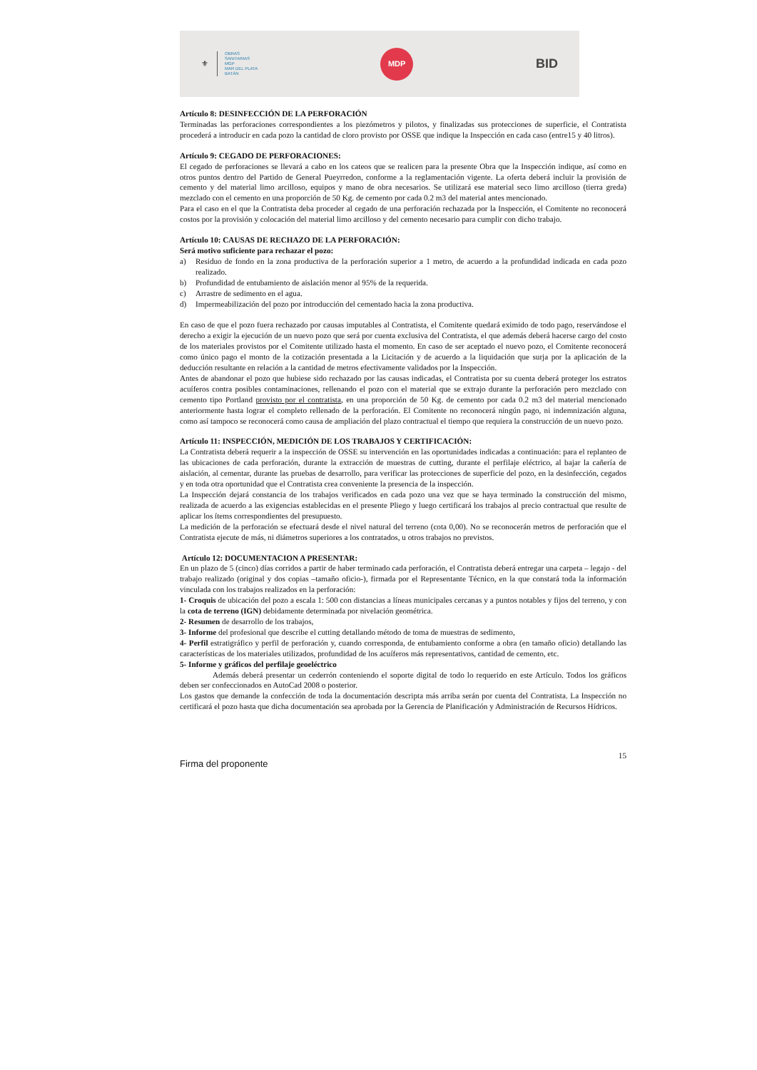⚜
OBRAS
SANITARIAS
MGP
MAR DEL PLATA
BATÁN
MDP
BID
Artículo 8: DESINFECCIÓN DE LA PERFORACIÓN
Terminadas las perforaciones correspondientes a los piezómetros y pilotos, y finalizadas sus protecciones de superficie, el Contratista procederá a introducir en cada pozo la cantidad de cloro provisto por OSSE que indique la Inspección en cada caso (entre15 y 40 litros).
Artículo 9: CEGADO DE PERFORACIONES:
El cegado de perforaciones se llevará a cabo en los cateos que se realicen para la presente Obra que la Inspección indique, así como en otros puntos dentro del Partido de General Pueyrredon, conforme a la reglamentación vigente. La oferta deberá incluir la provisión de cemento y del material limo arcilloso, equipos y mano de obra necesarios. Se utilizará ese material seco limo arcilloso (tierra greda) mezclado con el cemento en una proporción de 50 Kg. de cemento por cada 0.2 m3 del material antes mencionado.
Para el caso en el que la Contratista deba proceder al cegado de una perforación rechazada por la Inspección, el Comitente no reconocerá costos por la provisión y colocación del material limo arcilloso y del cemento necesario para cumplir con dicho trabajo.
Artículo 10: CAUSAS DE RECHAZO DE LA PERFORACIÓN:
Será motivo suficiente para rechazar el pozo:
a) Residuo de fondo en la zona productiva de la perforación superior a 1 metro, de acuerdo a la profundidad indicada en cada pozo realizado.
b) Profundidad de entubamiento de aislación menor al 95% de la requerida.
c) Arrastre de sedimento en el agua.
d) Impermeabilización del pozo por introducción del cementado hacia la zona productiva.
En caso de que el pozo fuera rechazado por causas imputables al Contratista, el Comitente quedará eximido de todo pago, reservándose el derecho a exigir la ejecución de un nuevo pozo que será por cuenta exclusiva del Contratista, el que además deberá hacerse cargo del costo de los materiales provistos por el Comitente utilizado hasta el momento. En caso de ser aceptado el nuevo pozo, el Comitente reconocerá como único pago el monto de la cotización presentada a la Licitación y de acuerdo a la liquidación que surja por la aplicación de la deducción resultante en relación a la cantidad de metros efectivamente validados por la Inspección.
Antes de abandonar el pozo que hubiese sido rechazado por las causas indicadas, el Contratista por su cuenta deberá proteger los estratos acuíferos contra posibles contaminaciones, rellenando el pozo con el material que se extrajo durante la perforación pero mezclado con cemento tipo Portland provisto por el contratista, en una proporción de 50 Kg. de cemento por cada 0.2 m3 del material mencionado anteriormente hasta lograr el completo rellenado de la perforación. El Comitente no reconocerá ningún pago, ni indemnización alguna, como así tampoco se reconocerá como causa de ampliación del plazo contractual el tiempo que requiera la construcción de un nuevo pozo.
Artículo 11: INSPECCIÓN, MEDICIÓN DE LOS TRABAJOS Y CERTIFICACIÓN:
La Contratista deberá requerir a la inspección de OSSE su intervención en las oportunidades indicadas a continuación: para el replanteo de las ubicaciones de cada perforación, durante la extracción de muestras de cutting, durante el perfilaje eléctrico, al bajar la cañería de aislación, al cementar, durante las pruebas de desarrollo, para verificar las protecciones de superficie del pozo, en la desinfección, cegados y en toda otra oportunidad que el Contratista crea conveniente la presencia de la inspección.
La Inspección dejará constancia de los trabajos verificados en cada pozo una vez que se haya terminado la construcción del mismo, realizada de acuerdo a las exigencias establecidas en el presente Pliego y luego certificará los trabajos al precio contractual que resulte de aplicar los ítems correspondientes del presupuesto.
La medición de la perforación se efectuará desde el nivel natural del terreno (cota 0,00). No se reconocerán metros de perforación que el Contratista ejecute de más, ni diámetros superiores a los contratados, u otros trabajos no previstos.
Artículo 12: DOCUMENTACION A PRESENTAR:
En un plazo de 5 (cinco) días corridos a partir de haber terminado cada perforación, el Contratista deberá entregar una carpeta – legajo - del trabajo realizado (original y dos copias –tamaño oficio-), firmada por el Representante Técnico, en la que constará toda la información vinculada con los trabajos realizados en la perforación:
1- Croquis de ubicación del pozo a escala 1: 500 con distancias a líneas municipales cercanas y a puntos notables y fijos del terreno, y con la cota de terreno (IGN) debidamente determinada por nivelación geométrica.
2- Resumen de desarrollo de los trabajos,
3- Informe del profesional que describe el cutting detallando método de toma de muestras de sedimento,
4- Perfil estratigráfico y perfil de perforación y, cuando corresponda, de entubamiento conforme a obra (en tamaño oficio) detallando las características de los materiales utilizados, profundidad de los acuíferos más representativos, cantidad de cemento, etc.
5- Informe y gráficos del perfilaje geoeléctrico
Además deberá presentar un cederrón conteniendo el soporte digital de todo lo requerido en este Artículo. Todos los gráficos deben ser confeccionados en AutoCad 2008 o posterior.
Los gastos que demande la confección de toda la documentación descripta más arriba serán por cuenta del Contratista. La Inspección no certificará el pozo hasta que dicha documentación sea aprobada por la Gerencia de Planificación y Administración de Recursos Hídricos.
Firma del proponente 15